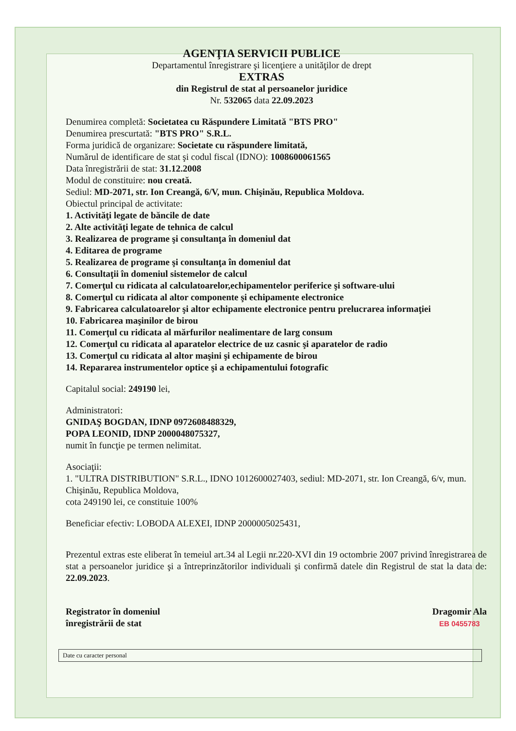AGENŢIA SERVICII PUBLICE
Departamentul înregistrare şi licenţiere a unităţilor de drept
EXTRAS
din Registrul de stat al persoanelor juridice
Nr. 532065 data 22.09.2023
Denumirea completă: Societatea cu Răspundere Limitată "BTS PRO"
Denumirea prescurtată: "BTS PRO" S.R.L.
Forma juridică de organizare: Societate cu răspundere limitată,
Numărul de identificare de stat şi codul fiscal (IDNO): 1008600061565
Data înregistrării de stat: 31.12.2008
Modul de constituire: nou creată.
Sediul: MD-2071, str. Ion Creangă, 6/V, mun. Chişinău, Republica Moldova.
Obiectul principal de activitate:
1. Activităţi legate de băncile de date
2. Alte activităţi legate de tehnica de calcul
3. Realizarea de programe şi consultanţa în domeniul dat
4. Editarea de programe
5. Realizarea de programe şi consultanţa în domeniul dat
6. Consultaţii în domeniul sistemelor de calcul
7. Comerţul cu ridicata al calculatoarelor,echipamentelor periferice şi software-ului
8. Comerţul cu ridicata al altor componente şi echipamente electronice
9. Fabricarea calculatoarelor şi altor echipamente electronice pentru prelucrarea informaţiei
10. Fabricarea maşinilor de birou
11. Comerţul cu ridicata al mărfurilor nealimentare de larg consum
12. Comerţul cu ridicata al aparatelor electrice de uz casnic şi aparatelor de radio
13. Comerţul cu ridicata al altor maşini şi echipamente de birou
14. Repararea instrumentelor optice şi a echipamentului fotografic
Capitalul social: 249190 lei,
Administratori:
GNIDAŞ BOGDAN, IDNP 0972608488329,
POPA LEONID, IDNP 2000048075327,
numit în funcţie pe termen nelimitat.
Asociaţii:
1. "ULTRA DISTRIBUTION" S.R.L., IDNO 1012600027403, sediul: MD-2071, str. Ion Creangă, 6/v, mun. Chişinău, Republica Moldova,
cota 249190 lei, ce constituie 100%
Beneficiar efectiv: LOBODA ALEXEI, IDNP 2000005025431,
Prezentul extras este eliberat în temeiul art.34 al Legii nr.220-XVI din 19 octombrie 2007 privind înregistrarea de stat a persoanelor juridice şi a întreprinzătorilor individuali şi confirmă datele din Registrul de stat la data de: 22.09.2023.
Registrator în domeniul
înregistrării de stat
Dragomir Ala
EB 0455783
Date cu caracter personal